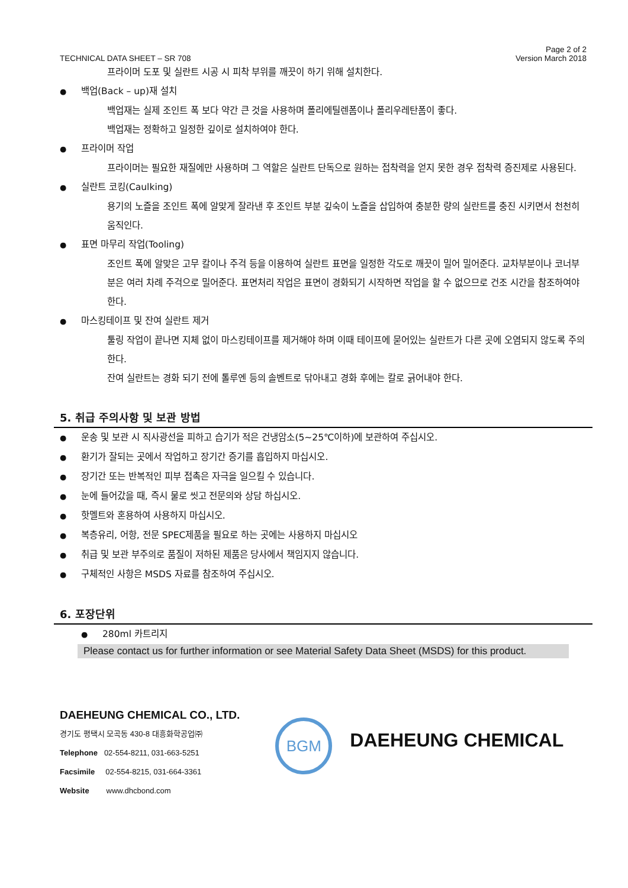TECHNICAL DATA SHEET – SR 708
Page 2 of 2
Version March 2018
프라이머 도포 및 실란트 시공 시 피착 부위를 깨끗이 하기 위해 설치한다.
● 백업(Back – up)재 설치
백업재는 실제 조인트 폭 보다 약간 큰 것을 사용하며 폴리에틸렌폼이나 폴리우레탄폼이 좋다.
백업재는 정확하고 일정한 깊이로 설치하여야 한다.
● 프라이머 작업
프라이머는 필요한 재질에만 사용하며 그 역할은 실란트 단독으로 원하는 접착력을 얻지 못한 경우 접착력 증진제로 사용된다.
● 실란트 코킹(Caulking)
용기의 노즐을 조인트 폭에 알맞게 잘라낸 후 조인트 부분 깊숙이 노즐을 삽입하여 충분한 량의 실란트를 충진 시키면서 천천히 움직인다.
● 표면 마무리 작업(Tooling)
조인트 폭에 알맞은 고무 칼이나 주걱 등을 이용하여 실란트 표면을 일정한 각도로 깨끗이 밀어 밀어준다. 교차부분이나 코너부분은 여러 차례 주걱으로 밀어준다. 표면처리 작업은 표면이 경화되기 시작하면 작업을 할 수 없으므로 건조 시간을 참조하여야 한다.
● 마스킹테이프 및 잔여 실란트 제거
툴링 작업이 끝나면 지체 없이 마스킹테이프를 제거해야 하며 이때 테이프에 묻어있는 실란트가 다른 곳에 오염되지 않도록 주의한다.
잔여 실란트는 경화 되기 전에 톨루엔 등의 솔벤트로 닦아내고 경화 후에는 칼로 긁어내야 한다.
5. 취급 주의사항 및 보관 방법
● 운송 및 보관 시 직사광선을 피하고 습기가 적은 건냉암소(5~25℃이하)에 보관하여 주십시오.
● 환기가 잘되는 곳에서 작업하고 장기간 증기를 흡입하지 마십시오.
● 장기간 또는 반복적인 피부 접촉은 자극을 일으킬 수 있습니다.
● 눈에 들어갔을 때, 즉시 물로 씻고 전문의와 상담 하십시오.
● 핫멜트와 혼용하여 사용하지 마십시오.
● 복층유리, 어항, 전문 SPEC제품을 필요로 하는 곳에는 사용하지 마십시오
● 취급 및 보관 부주의로 품질이 저하된 제품은 당사에서 책임지지 않습니다.
● 구체적인 사항은 MSDS 자료를 참조하여 주십시오.
6. 포장단위
● 280ml 카트리지
Please contact us for further information or see Material Safety Data Sheet (MSDS) for this product.
DAEHEUNG CHEMICAL CO., LTD.
경기도 평택시 모곡동 430-8 대흥화학공업㈜
Telephone 02-554-8211, 031-663-5251
Facsimile 02-554-8215, 031-664-3361
Website www.dhcbond.com
BGM
DAEHEUNG CHEMICAL